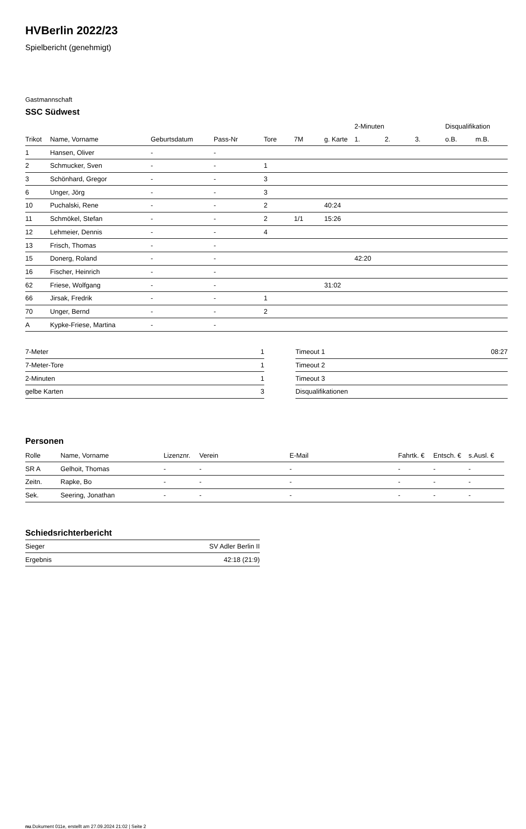HVBerlin 2022/23
Spielbericht (genehmigt)
Gastmannschaft
SSC Südwest
| | | | | | | | 2-Minuten | | | Disqualifikation | |
| --- | --- | --- | --- | --- | --- | --- | --- | --- | --- | --- | --- |
| Trikot | Name, Vorname | Geburtsdatum | Pass-Nr | Tore | 7M | g. Karte | 1. | 2. | 3. | o.B. | m.B. |
| 1 | Hansen, Oliver | - | - | | | | | | | | |
| 2 | Schmucker, Sven | - | - | 1 | | | | | | | |
| 3 | Schönhard, Gregor | - | - | 3 | | | | | | | |
| 6 | Unger, Jörg | - | - | 3 | | | | | | | |
| 10 | Puchalski, Rene | - | - | 2 | | 40:24 | | | | | |
| 11 | Schmökel, Stefan | - | - | 2 | 1/1 | 15:26 | | | | | |
| 12 | Lehmeier, Dennis | - | - | 4 | | | | | | | |
| 13 | Frisch, Thomas | - | - | | | | | | | | |
| 15 | Donerg, Roland | - | - | | | | 42:20 | | | | |
| 16 | Fischer, Heinrich | - | - | | | | | | | | |
| 62 | Friese, Wolfgang | - | - | | | 31:02 | | | | | |
| 66 | Jirsak, Fredrik | - | - | 1 | | | | | | | |
| 70 | Unger, Bernd | - | - | 2 | | | | | | | |
| A | Kypke-Friese, Martina | - | - | | | | | | | | |
| 7-Meter | 1 |
| 7-Meter-Tore | 1 |
| 2-Minuten | 1 |
| gelbe Karten | 3 |
| Timeout 1 | 08:27 |
| Timeout 2 | |
| Timeout 3 | |
| Disqualifikationen | |
Personen
| Rolle | Name, Vorname | Lizenznr. | Verein | E-Mail | Fahrtk. € | Entsch. € | s.Ausl. € |
| --- | --- | --- | --- | --- | --- | --- | --- |
| SR A | Gelhoit, Thomas | - | - | - | - | - | - |
| Zeitn. | Rapke, Bo | - | - | - | - | - | - |
| Sek. | Seering, Jonathan | - | - | - | - | - | - |
Schiedsrichterbericht
| Sieger | SV Adler Berlin II |
| Ergebnis | 42:18 (21:9) |
nu.Dokument 011e, erstellt am 27.09.2024 21:02 | Seite 2